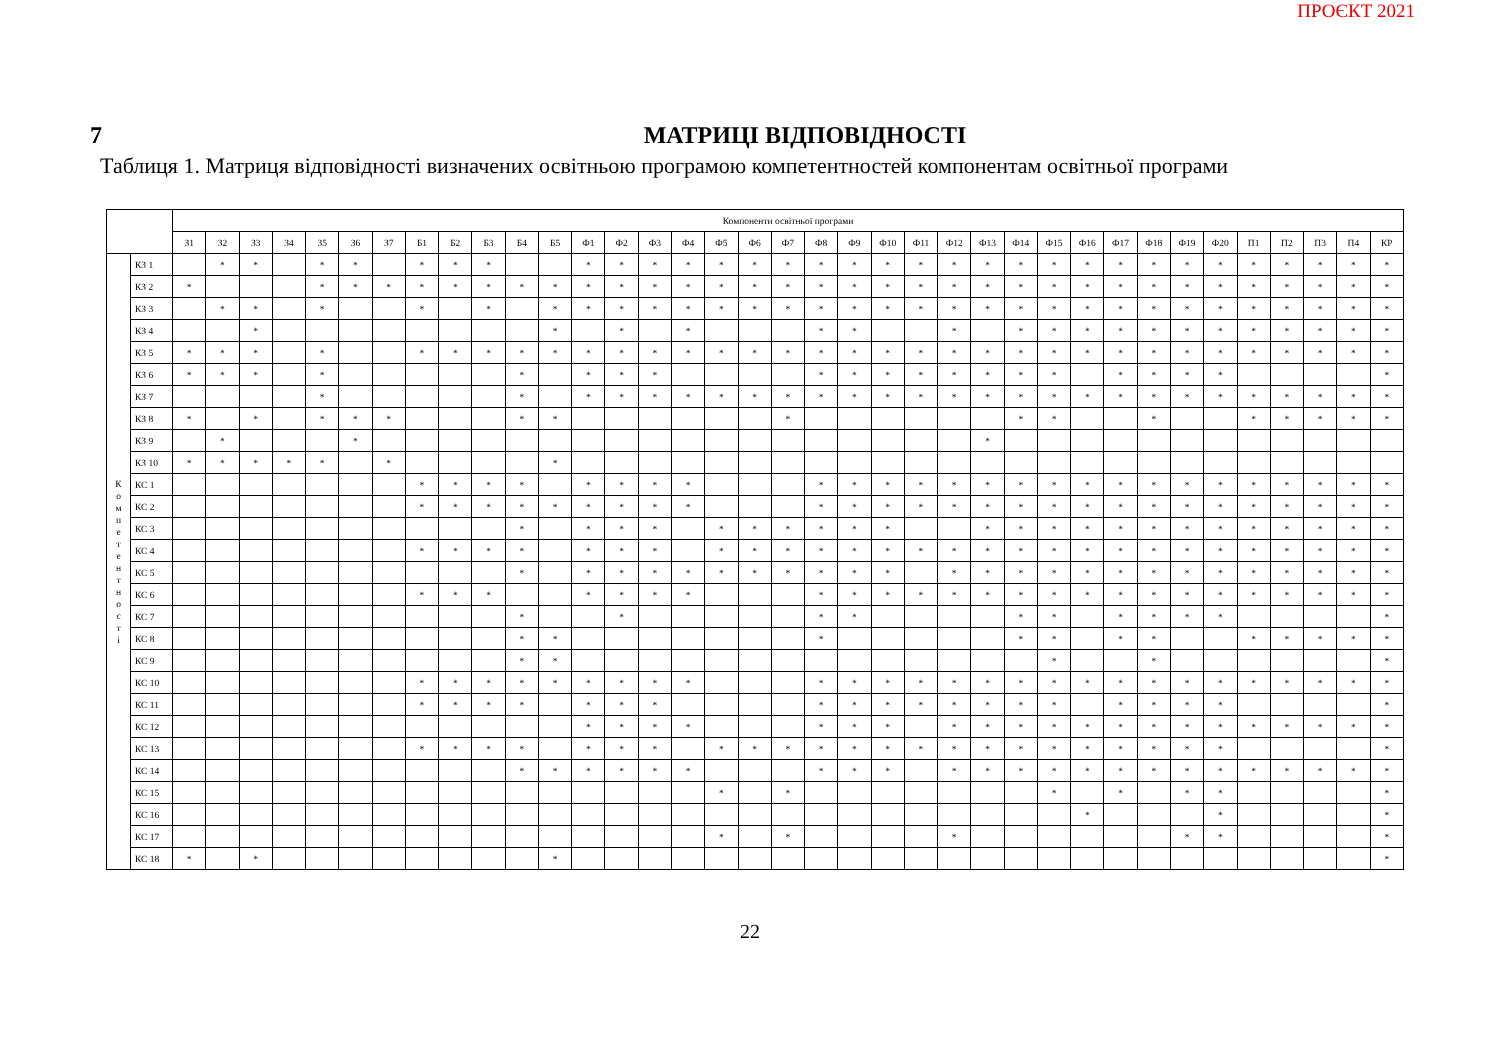ПРОЄКТ 2021
7 МАТРИЦІ ВІДПОВІДНОСТІ
Таблиця 1. Матриця відповідності визначених освітньою програмою компетентностей компонентам освітньої програми
| | | Компоненти освітньої програми | | | | | | | | | | | | | | | | | | | | | | | | | | | | | | | | | | | | |
| --- | --- | --- | --- | --- | --- | --- | --- | --- | --- | --- | --- | --- | --- | --- | --- | --- | --- | --- | --- | --- | --- | --- | --- | --- | --- | --- | --- | --- | --- | --- | --- | --- | --- | --- | --- | --- | --- | --- |
| | | З1 | З2 | З3 | З4 | З5 | З6 | З7 | Б1 | Б2 | Б3 | Б4 | Б5 | Ф1 | Ф2 | Ф3 | Ф4 | Ф5 | Ф6 | Ф7 | Ф8 | Ф9 | Ф10 | Ф11 | Ф12 | Ф13 | Ф14 | Ф15 | Ф16 | Ф17 | Ф18 | Ф19 | Ф20 | П1 | П2 | П3 | П4 | КР |
| К о м п е т е н т н о с т і | КЗ 1 | | * | * | | * | * | | * | * | * | | | * | * | * | * | * | * | * | * | * | * | * | * | * | * | * | * | * | * | * | * | * | * | * | * | * |
| | КЗ 2 | * | | | | * | * | * | * | * | * | * | * | * | * | * | * | * | * | * | * | * | * | * | * | * | * | * | * | * | * | * | * | * | * | * | * | * |
| | КЗ 3 | | * | * | | * | | | * | | * | | * | * | * | * | * | * | * | * | * | * | * | * | * | * | * | * | * | * | * | * | * | * | * | * | * | * |
| | КЗ 4 | | | * | | | | | | | | | * | | * | | * | | | | * | * | | | * | | * | * | * | * | * | * | * | * | * | * | * | * |
| | КЗ 5 | * | * | * | | * | | | * | * | * | * | * | * | * | * | * | * | * | * | * | * | * | * | * | * | * | * | * | * | * | * | * | * | * | * | * | * |
| | КЗ 6 | * | * | * | | * | | | | | | * | | * | * | * | | | | | * | * | * | * | * | * | * | * | | * | * | * | * | | | | | * |
| | КЗ 7 | | | | | * | | | | | | * | | * | * | * | * | * | * | * | * | * | * | * | * | * | * | * | * | * | * | * | * | * | * | * | * | * |
| | КЗ 8 | * | | * | | * | * | * | | | | * | * | | | | | | | * | | | | | | | * | * | | | * | | | * | * | * | * | * |
| | КЗ 9 | | * | | | | * | | | | | | | | | | | | | | | | | | | * | | | | | | | | | | | | |
| | КЗ 10 | * | * | * | * | * | | * | | | | | * | | | | | | | | | | | | | | | | | | | | | | | | | |
| | КС 1 | | | | | | | | * | * | * | * | | * | * | * | * | | | | * | * | * | * | * | * | * | * | * | * | * | * | * | * | * | * | * | * |
| | КС 2 | | | | | | | | * | * | * | * | * | * | * | * | * | | | | * | * | * | * | * | * | * | * | * | * | * | * | * | * | * | * | * | * |
| | КС 3 | | | | | | | | | | | * | | * | * | * | | * | * | * | * | * | * | | | * | * | * | * | * | * | * | * | * | * | * | * | * |
| | КС 4 | | | | | | | | * | * | * | * | | * | * | * | | * | * | * | * | * | * | * | * | * | * | * | * | * | * | * | * | * | * | * | * | * |
| | КС 5 | | | | | | | | | | | * | | * | * | * | * | * | * | * | * | * | * | | * | * | * | * | * | * | * | * | * | * | * | * | * | * |
| | КС 6 | | | | | | | | * | * | * | | | * | * | * | * | | | | * | * | * | * | * | * | * | * | * | * | * | * | * | * | * | * | * | * |
| | КС 7 | | | | | | | | | | | * | | | * | | | | | | * | * | | | | | * | * | | * | * | * | * | | | | | * |
| | КС 8 | | | | | | | | | | | * | * | | | | | | | | * | | | | | | * | * | | * | * | | | * | * | * | * | * |
| | КС 9 | | | | | | | | | | | * | * | | | | | | | | | | | | | | | * | | | * | | | | | | | * |
| | КС 10 | | | | | | | | * | * | * | * | * | * | * | * | * | | | | * | * | * | * | * | * | * | * | * | * | * | * | * | * | * | * | * | * |
| | КС 11 | | | | | | | | * | * | * | * | | * | * | * | | | | | * | * | * | * | * | * | * | * | | * | * | * | * | | | | | * |
| | КС 12 | | | | | | | | | | | | | * | * | * | * | | | | * | * | * | | * | * | * | * | * | * | * | * | * | * | * | * | * | * |
| | КС 13 | | | | | | | | * | * | * | * | | * | * | * | | * | * | * | * | * | * | * | * | * | * | * | * | * | * | * | * | | | | | * |
| | КС 14 | | | | | | | | | | | * | * | * | * | * | * | | | | * | * | * | | * | * | * | * | * | * | * | * | * | * | * | * | * | * |
| | КС 15 | | | | | | | | | | | | | | | | | * | | * | | | | | | | | * | | * | | * | * | | | | | * |
| | КС 16 | | | | | | | | | | | | | | | | | | | | | | | | | | | | * | | | | * | | | | | * |
| | КС 17 | | | | | | | | | | | | | | | | | * | | * | | | | | * | | | | | | | * | * | | | | | * |
| | КС 18 | * | | * | | | | | | | | | * | | | | | | | | | | | | | | | | | | | | | | | | | * |
22